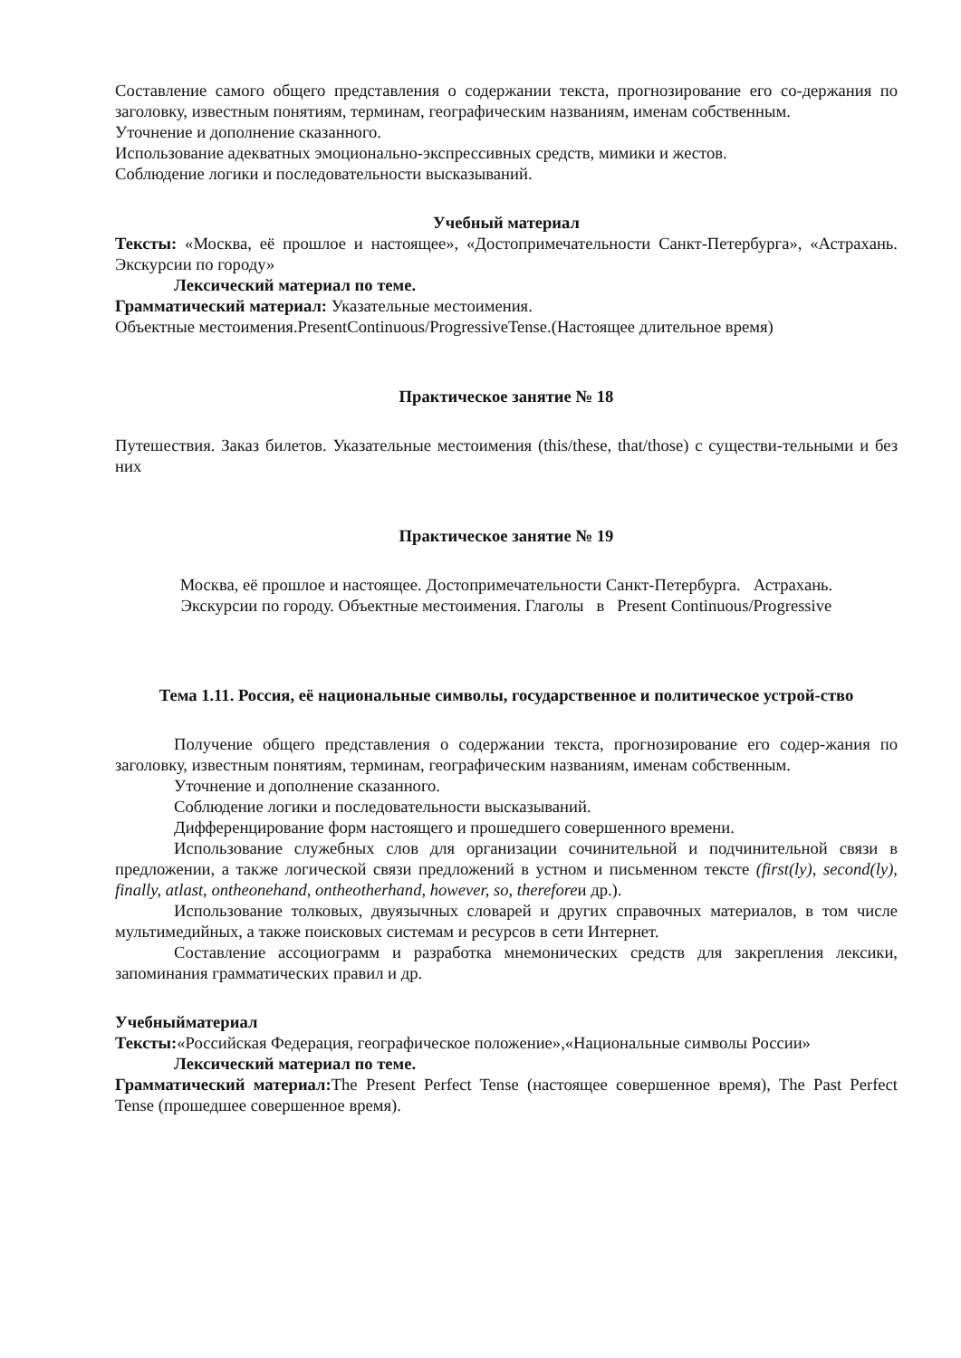Составление самого общего представления о содержании текста, прогнозирование его со-держания по заголовку, известным понятиям, терминам, географическим названиям, именам собственным.
Уточнение и дополнение сказанного.
Использование адекватных эмоционально-экспрессивных средств, мимики и жестов.
Соблюдение логики и последовательности высказываний.
Учебный материал
Тексты: «Москва, её прошлое и настоящее», «Достопримечательности Санкт-Петербурга», «Астрахань. Экскурсии по городу»
Лексический материал по теме.
Грамматический материал: Указательные местоимения.
Объектные местоимения.PresentContinuous/ProgressiveTense.(Настоящее длительное время)
Практическое занятие № 18
Путешествия. Заказ билетов. Указательные местоимения (this/these, that/those) с существи-тельными и без них
Практическое занятие № 19
Москва, её прошлое и настоящее. Достопримечательности Санкт-Петербурга. Астрахань.
Экскурсии по городу. Объектные местоимения. Глаголы в Present Continuous/Progressive
Тема 1.11. Россия, её национальные символы, государственное и политическое устрой-ство
Получение общего представления о содержании текста, прогнозирование его содер-жания по заголовку, известным понятиям, терминам, географическим названиям, именам собственным.
Уточнение и дополнение сказанного.
Соблюдение логики и последовательности высказываний.
Дифференцирование форм настоящего и прошедшего совершенного времени.
Использование служебных слов для организации сочинительной и подчинительной связи в предложении, а также логической связи предложений в устном и письменном тексте (first(ly), second(ly), finally, atlast, ontheonehand, ontheotherhand, however, so, thereforeи др.).
Использование толковых, двуязычных словарей и других справочных материалов, в том числе мультимедийных, а также поисковых системам и ресурсов в сети Интернет.
Составление ассоциограмм и разработка мнемонических средств для закрепления лексики, запоминания грамматических правил и др.
Учебныйматериал
Тексты:«Российская Федерация, географическое положение»,«Национальные символы России»
Лексический материал по теме.
Грамматический материал: The Present Perfect Tense (настоящее совершенное время), The Past Perfect Tense (прошедшее совершенное время).